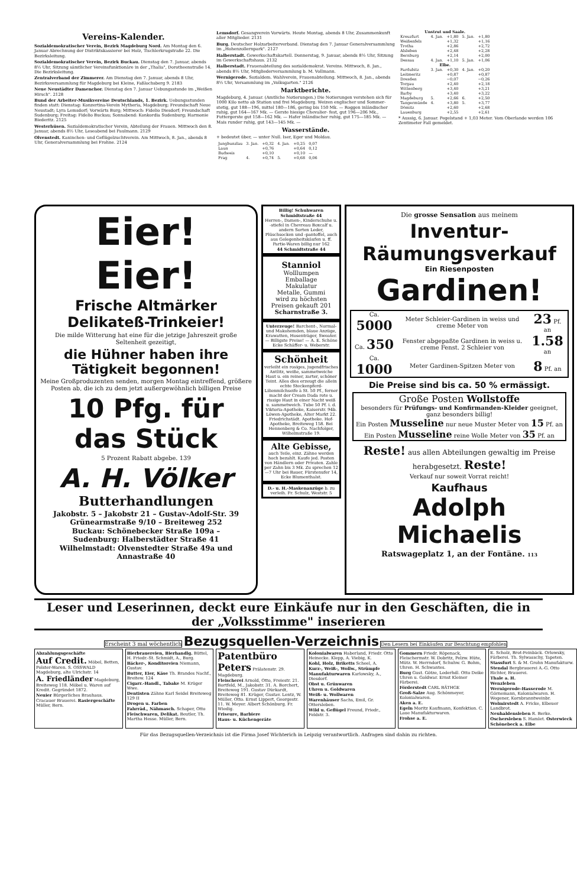Vereins-Kalender.
Sozialdemokratischer Verein, Bezirk Magdeburg Nord. Am Montag den 6. Januar Abrechnung der Distriktskassierer bei Holz, Tischlerkrugstraße 22. Die Bezirksleitung.
Sozialdemokratischer Verein, Bezirk Buckau. Dienstag den 7. Januar, abends 8½ Uhr, Sitzung sämtlicher Vereinsfunktionäre in der „Thalia", Dorotheenstraße 14. Die Bezirksleitung.
Zentralverband der Zimmerer. Am Dienstag den 7. Januar, abends 8 Uhr, Bezirksversammlung für Magdeburg bei Kleine, Faßlochsberg 9. 2183
Neue Neustädter Damenchor. Dienstag den 7. Januar Uebungsstunde im „Weißen Hirsch". 2128
Bund der Arbeiter-Musikvereine Deutschlands, 1. Bezirk. Uebungsstunden finden statt: Dienstag: Konzertina-Verein Mytheria, Magdeburg; Freundschaft Neue Neustadt; Lyra Lemsdorf; Vorwärts Burg; Mittwoch: Fidelio Diesdorf; Freundschaft Sudenburg; Freitag: Fidelio Buckau; Sonnabend: Konkordia Sudenburg; Harmonie Biederitz. 2125
Westerhüsen. Sozialdemokratischer Verein, Abteilung der Frauen. Mittwoch den 8. Januar, abends 8½ Uhr, Leseabend bei Paulmann. 2129
Olvenstedt. Kaninchen- und Geflügelzuchtverein. Am Mittwoch, 8. Jan., abends 8 Uhr, Generalversammlung bei Frohne. 2124
Lemsdorf. Gesangverein Vorwärts. Heute Montag, abends 8 Uhr, Zusammenkunft aller Mitglieder. 2131
Burg. Deutscher Holzarbeiterverband. Dienstag den 7. Januar Generalversammlung im „Hohenzollernpark". 2127
Halberstadt. Gewerkschaftskartell. Donnerstag, 9. Januar, abends 8½ Uhr, Sitzung im Gewerkschaftshaus. 2132
Halberstadt. Frauenabteilung des sozialdemokrat. Vereins. Mittwoch, 8. Jan., abends 8½ Uhr, Mitgliederversammlung b. M. Vollmann.
Wernigerode. Sozialdem. Wahlverein, Frauenabteilung. Mittwoch, 8. Jan., abends 8½ Uhr, Versammlung im „Volksgarten." 2126
Marktberichte.
Magdeburg, 4. Januar. (Amtliche Notierungen.) Die Notierungen verstehen sich für 1000 Kilo netto ab Station und frei Magdeburg. Weizen englischer und Sommer- stetig, gut 188—196, mittel 180—186, gering bis 150 Mk. — Roggen inländischer ruhig, gut 164—167 Mk. — Gerste hiesige Chevalier- fest, gut 196—206 Mk., Futtergerste gut 158—162 Mk. — Hafer inländischer ruhig, gut 175—185 Mk. — Mais runder ruhig, gut 143—145 Mk. —
Wasserstände.
+ bedeutet über, — unter Null. Iser, Eger und Moldau.
| Jungbunzlau | 3. Jan. | +0,32 | 4. Jan. | +0,25 | 0,07 |
| Laun | | +0,76 | | +0,64 | 0,12 |
| Budweis | | +0,10 | | +0,10 | — |
| Prag | 4. | +0,74 | 5. | +0,68 | 0,06 |
| Unstrut und Saale. | | | | |
| --- | --- | --- | --- | --- |
| Kreuzfurt | 4. Jan. | +1,80 | 5. Jan. | +1,80 |
| Weißenfels | | +1,32 | | +1,16 |
| Trotha | | +2,86 | | +2,72 |
| Alsleben | | +2,48 | | +2,28 |
| Bernburg | | +2,14 | | +2,00 |
| Dessau | 4. Jan. | +1,10 | 5. Jan. | +1,06 |
| Elbe. | | | | |
| Pardubitz | 3. Jan. | +0,30 | 4. Jan. | +0,20 |
| Leitmeritz | | +0,87 | | +0,87 |
| Dresden | | −0,07 | | −0,26 |
| Torgau | | +2,40 | | +2,18 |
| Wittenberg | | +3,40 | | +3,21 |
| Barby | | +3,40 | | +3,22 |
| Magdeburg | 5. | +2,66 | 6. | +2,50 |
| Tangermünde | 4. | +3,80 | 5. | +3,77 |
| Dömitz | | +2,60 | | +2,68 |
| Lauenburg | | +2,55 | | +2,61 |
* Aussig, 6. Januar. Pegelstand + 1,03 Meter. Vom Oberlande werden 106 Zentimeter Fall gemeldet.
Eier! Eier!
Frische Altmärker Delikateß-Trinkeier!
Die milde Witterung hat eine für die jetzige Jahreszeit große Seltenheit gezeitigt,
die Hühner haben ihre Tätigkeit begonnen!
Meine Großproduzenten senden, morgen Montag eintreffend, größere Posten ab, die ich zu dem jetzt außergewöhnlich billigen Preise
10 Pfg. für das Stück
5 Prozent Rabatt abgebe. 139
A. H. Völker
Butterhandlungen
Jakobstr. 5 – Jakobstr 21 – Gustav-Adolf-Str. 39
Grünearmstraße 9/10 – Breiteweg 252
Buckau: Schönebecker Straße 109a –
Sudenburg: Halberstädter Straße 41
Wilhelmstadt: Olvenstedter Straße 49a und Annastraße 40
Billig! Schuhwaren Schmidtstraße 44
Herren-, Damen-, Kinderschuhe u. -stiefel in Chevreau Boxcalf u. andern Sorten Leder, Plüschsocken und -pantoffel, auch aus Gelegenheitskäufen u. ff. Partie-Waren billig nur 162
44 Schmidtstraße 44
Stanniol
Wolllumpen
Emballage
Makulatur
Metalle, Gummi
wird zu höchsten Preisen gekauft 201
Scharnstraße 3.
Unterzeuge! Barchent-, Normal- und Makohemden, blaue Anzüge, Krawatten, Hosenträger, Sweater. — Billigste Preise! — A. E. Schöne Ecke Schäffer- u. Weberstr.
Schönheit
verleiht ein rosiges, jugendfrisches Antlitz, weiße, sammetweiche Haut u. ein reiner, zarter, schöner Teint. Alles dies erzeugt die allein echte Steckenpferd-Lilienmilchseife à St. 50 Pf., ferner macht der Cream Dada rote u. rissige Haut in einer Nacht weiß u. sammetweich. Tube 50 Pf. i. d. Viktoria-Apotheke, Kaiserstr. 94b. Löwen-Apotheke, Alter Markt 22. Friedrichstädt. Apotheke. Hof-Apotheke, Breiteweg 158. Bei Hennenberg & Co. Nachfolger, Wilhelmstraße 19.
Alte Gebisse,
auch Teile, einz. Zähne werden hoch bezahlt. Kaufe jed. Posten von Händlern oder Privaten. Zahle per Zahn bis 3 Mk. Zu sprechen 12—7 Uhr bei Bauer, Fürstenufer 14, Ecke Blumenthalst.
D.- u. H.-Maskenanzüge b. zu verleih. Fr. Schulz, Weststr. 5
Die grosse Sensation aus meinem
Inventur-Räumungsverkauf
Ein Riesenposten
Gardinen!
| Ca. 5000 | Meter Schleier-Gardinen in weiss und creme Meter von | 23 Pf. an |
| Ca. 350 | Fenster abgepaßte Gardinen in weiss u. creme Fenst. 2 Schleier von | 1.58 an |
| Ca. 1000 | Meter Gardinen-Spitzen Meter von | 8 Pf. an |
Die Preise sind bis ca. 50 % ermässigt.
Große Posten Wollstoffe
besonders für Prüfungs- und Konfirmanden-Kleider geeignet, ganz besonders billig!
Ein Posten Musseline nur neue Muster Meter von 15 Pf. an
Ein Posten Musseline reine Wolle Meter von 35 Pf. an
Reste! aus allen Abteilungen gewaltig im Preise herabgesetzt. Reste!
Verkauf nur soweit Vorrat reicht!
Kaufhaus
Adolph Michaelis
Ratswageplatz 1, an der Fontäne. 113
Leser und Leserinnen, deckt eure Einkäufe nur in den Geschäften, die in der „Volksstimme" inserieren
Erscheint 3 mal wöchentlich Bezugsquellen-Verzeichnis Den Lesern bei Einkäufen zur Beachtung empfohlen
Abzahlungsgeschäfte
Auf Credit. Möbel, Betten, Polster-Waren. S. OSSWALD Magdeburg, alte Ulrichstr. 14
A. Friedländer Magdeburg, Breiteweg 118. Möbel u. Waren auf Kredit. Gegründet 1872.
Neuier Bürgerliches Brauhaus. Cracauer Brauerei. Rasiergeschäfte Müller, Bern.
Bierbrauereien, Bierhandlg. Büttel, H. Friedr.-St. Schmidt, A., Burg.
Bäcker-, Konditoreien Niemann, Gustav.
Butter, Eier, Käse Th. Brandes Nachf., Breitew. 124
Cigarr.-Handl., Tabake M. Krüger Wwe.
Dentisten Zähne Karl Seidel Breiteweg 129 II
Drogen u. Farben
Fahrräd., Nähmasch. Schaper, Otto
Fleischwaren, Delikat. Beutler, Th. Martha Hesse. Müller, Bern.
Patentbüro Peters Prälatenstr. 29. Magdeburg.
Fleischerei Arnold, Otto, Freiestr. 21. Bortfeld, M., Jakobstr. 31. A. Borchert, Breiteweg 191. Gustav Dürkardt, Breiteweg 81. Krüger, Gustav. Lentz, W. Müller, Otto. Ernst Lippert, Georgestr. 11. W. Meyer. Albert Schönburg. Fr. Wiedig.
Friseure, Barbiere
Haus- u. Küchengeräte
Kolonialwaren Haberland, Friedr. Otto Heinecke. Klepp, A. Viebig, K.
Kohl, Holz, Briketts Scheel, A.
Kurz-, Weiß-, Wollw., Strümpfe
Manufakturwaren Karlowsky, A., Diesdorf.
Obst u. Grünwaren
Uhren u. Goldwaren
Weiß- u. Wollwaren
Warenhäuser Sachs, Emil, Gr. Ottersleben.
Wild u. Geflügel Freund, Friedr., Feldstr. 3.
Gommern Friedr. Röpenack, Fleischermstr. W. Dobritz, Pelzw. Hüte, Mütz. W. Herrndorf, Schuhw. G. Bohm, Uhren. H. Schwantes.
Burg Gust. Götze, Lederhdl. Otto Deike Uhren u. Goldwar. Ernst Kleiner Färberei.
Förderstedt CARL BÄTHGE
Groß-Salze Aug. Schönmeyer, Kolonialwaren.
Aken a. E.
Egeln Moritz Kaufmann, Konfektion. C. Laue Manufakturwaren.
Frohse a. E.
E. Scholz, Brot-Feinbäck. Orlowsky, Färberei. Th. Sylwasschy, Tapeten.
Stassfurt S. & M. Grohn Manufakturw.
Stendal Bergbrauerei A.-G. Otto Richter, Brauerei.
Thale a. H.
Wenzleben
Wernigerode-Hasserode M. Görnemann, Kolonialwaren. H. Wegener, Kornbranntweinbr.
Wolmirstedt A. Fricke, Elbeuer Landbrot.
Neuhaldensleben R. Berke. Oschersleben S. Hamlet. Osterwieck Schönebeck a. Elbe
Für das Bezugsquellen-Verzeichnis ist die Firma Josef Wichterich in Leipzig verantwortlich. Anfragen sind dahin zu richten.